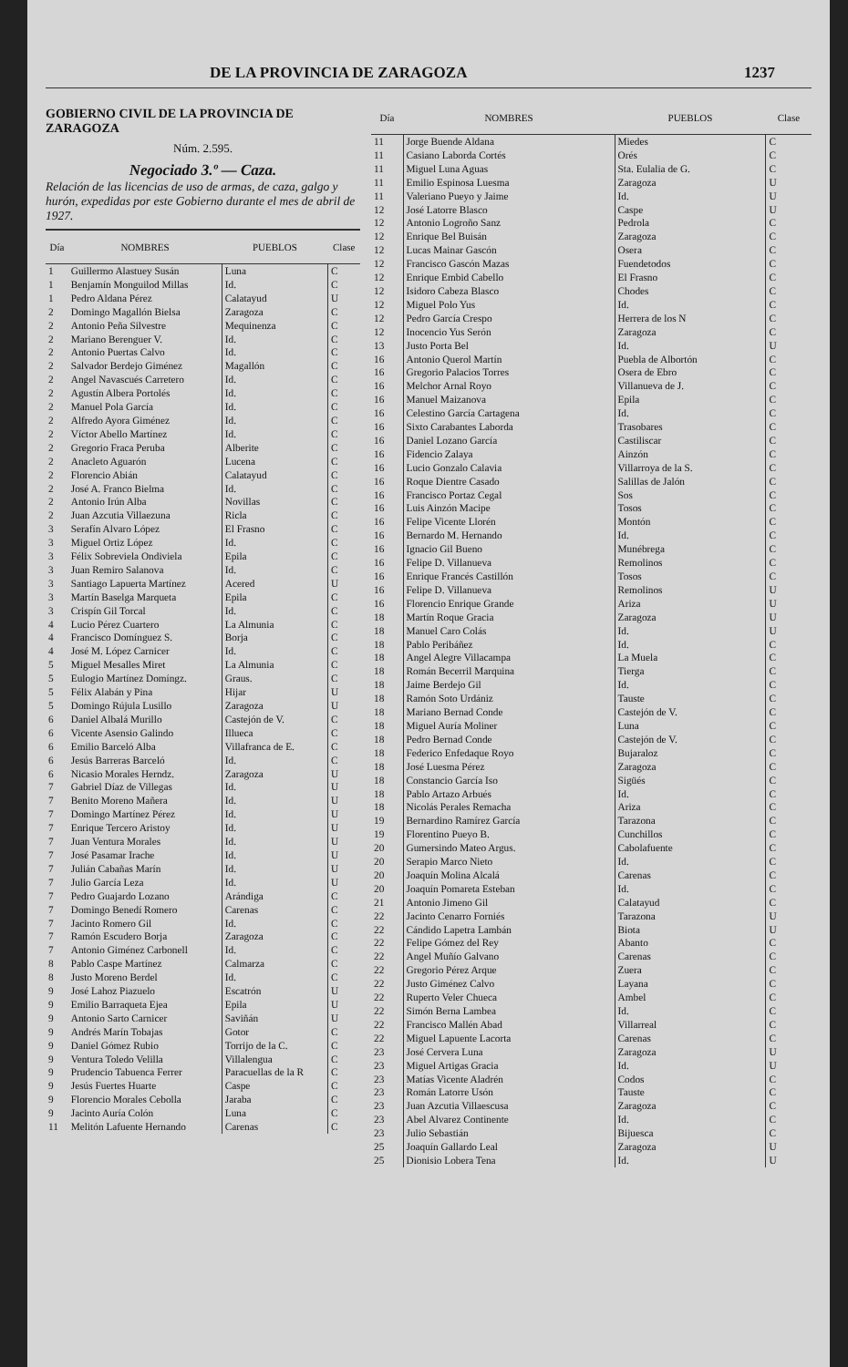DE LA PROVINCIA DE ZARAGOZA 1237
GOBIERNO CIVIL DE LA PROVINCIA DE ZARAGOZA
Núm. 2.595.
Negociado 3.º — Caza.
Relación de las licencias de uso de armas, de caza, galgo y hurón, expedidas por este Gobierno durante el mes de abril de 1927.
| Día | NOMBRES | PUEBLOS | Clase |
| --- | --- | --- | --- |
| 1 | Guillermo Alastuey Susán | Luna | C |
| 1 | Benjamín Monguilod Millas | Id. | C |
| 1 | Pedro Aldana Pérez | Calatayud | U |
| 2 | Domingo Magallón Bielsa | Zaragoza | C |
| 2 | Antonio Peña Silvestre | Mequinenza | C |
| 2 | Mariano Berenguer V. | Id. | C |
| 2 | Antonio Puertas Calvo | Id. | C |
| 2 | Salvador Berdejo Giménez | Magallón | C |
| 2 | Angel Navascués Carretero | Id. | C |
| 2 | Agustín Albera Portolés | Id. | C |
| 2 | Manuel Pola García | Id. | C |
| 2 | Alfredo Ayora Giménez | Id. | C |
| 2 | Víctor Abello Martínez | Id. | C |
| 2 | Gregorio Fraca Peruba | Alberite | C |
| 2 | Anacleto Aguarón | Lucena | C |
| 2 | Florencio Abián | Calatayud | C |
| 2 | José A. Franco Bielma | Id. | C |
| 2 | Antonio Irún Alba | Novillas | C |
| 2 | Juan Azcutia Villaezuna | Ricla | C |
| 3 | Serafín Alvaro López | El Frasno | C |
| 3 | Miguel Ortiz López | Id. | C |
| 3 | Félix Sobreviela Ondiviela | Epila | C |
| 3 | Juan Remiro Salanova | Id. | C |
| 3 | Santiago Lapuerta Martínez | Acered | U |
| 3 | Martín Baselga Marqueta | Epila | C |
| 3 | Crispín Gil Torcal | Id. | C |
| 4 | Lucio Pérez Cuartero | La Almunia | C |
| 4 | Francisco Domínguez S. | Borja | C |
| 4 | José M. López Carnicer | Id. | C |
| 5 | Miguel Mesalles Miret | La Almunia | C |
| 5 | Eulogio Martínez Domíngz. | Graus. | C |
| 5 | Félix Alabán y Pina | Hijar | U |
| 5 | Domingo Rújula Lusillo | Zaragoza | U |
| 6 | Daniel Albalá Murillo | Castejón de V. | C |
| 6 | Vicente Asensio Galindo | Illueca | C |
| 6 | Emilio Barceló Alba | Villafranca de E. | C |
| 6 | Jesús Barreras Barceló | Id. | C |
| 6 | Nicasio Morales Herndz. | Zaragoza | U |
| 7 | Gabriel Díaz de Villegas | Id. | U |
| 7 | Benito Moreno Mañera | Id. | U |
| 7 | Domingo Martínez Pérez | Id. | U |
| 7 | Enrique Tercero Aristoy | Id. | U |
| 7 | Juan Ventura Morales | Id. | U |
| 7 | José Pasamar Irache | Id. | U |
| 7 | Julián Cabañas Marín | Id. | U |
| 7 | Julio García Leza | Id. | U |
| 7 | Pedro Guajardo Lozano | Arándiga | C |
| 7 | Domingo Benedí Romero | Carenas | C |
| 7 | Jacinto Romero Gil | Id. | C |
| 7 | Ramón Escudero Borja | Zaragoza | C |
| 7 | Antonio Giménez Carbonell | Id. | C |
| 8 | Pablo Caspe Martínez | Calmarza | C |
| 8 | Justo Moreno Berdel | Id. | C |
| 9 | José Lahoz Piazuelo | Escatrón | U |
| 9 | Emilio Barraqueta Ejea | Epila | U |
| 9 | Antonio Sarto Carnicer | Saviñán | U |
| 9 | Andrés Marín Tobajas | Gotor | C |
| 9 | Daniel Gómez Rubio | Torrijo de la C. | C |
| 9 | Ventura Toledo Velilla | Villalengua | C |
| 9 | Prudencio Tabuenca Ferrer | Paracuellas de la R | C |
| 9 | Jesús Fuertes Huarte | Caspe | C |
| 9 | Florencio Morales Cebolla | Jaraba | C |
| 9 | Jacinto Auría Colón | Luna | C |
| 11 | Melitón Lafuente Hernando | Carenas | C |
| Día | NOMBRES | PUEBLOS | Clase |
| --- | --- | --- | --- |
| 11 | Jorge Buende Aldana | Miedes | C |
| 11 | Casiano Laborda Cortés | Orés | C |
| 11 | Miguel Luna Aguas | Sta. Eulalia de G. | C |
| 11 | Emilio Espinosa Luesma | Zaragoza | U |
| 11 | Valeriano Pueyo y Jaime | Id. | U |
| 12 | José Latorre Blasco | Caspe | U |
| 12 | Antonio Logroño Sanz | Pedrola | C |
| 12 | Enrique Bel Buisán | Zaragoza | C |
| 12 | Lucas Mainar Gascón | Osera | C |
| 12 | Francisco Gascón Mazas | Fuendetodos | C |
| 12 | Enrique Embid Cabello | El Frasno | C |
| 12 | Isidoro Cabeza Blasco | Chodes | C |
| 12 | Miguel Polo Yus | Id. | C |
| 12 | Pedro García Crespo | Herrera de los N | C |
| 12 | Inocencio Yus Serón | Zaragoza | C |
| 13 | Justo Porta Bel | Id. | U |
| 16 | Antonio Querol Martín | Puebla de Albortón | C |
| 16 | Gregorio Palacios Torres | Osera de Ebro | C |
| 16 | Melchor Arnal Royo | Villanueva de J. | C |
| 16 | Manuel Maizanova | Epila | C |
| 16 | Celestino García Cartagena | Id. | C |
| 16 | Sixto Carabantes Laborda | Trasobares | C |
| 16 | Daniel Lozano García | Castiliscar | C |
| 16 | Fidencio Zalaya | Ainzón | C |
| 16 | Lucio Gonzalo Calavia | Villarroya de la S. | C |
| 16 | Roque Dientre Casado | Salillas de Jalón | C |
| 16 | Francisco Portaz Cegal | Sos | C |
| 16 | Luis Ainzón Macipe | Tosos | C |
| 16 | Felipe Vicente Llorén | Montón | C |
| 16 | Bernardo M. Hernando | Id. | C |
| 16 | Ignacio Gil Bueno | Munébrega | C |
| 16 | Felipe D. Villanueva | Remolinos | C |
| 16 | Enrique Francés Castillón | Tosos | C |
| 16 | Felipe D. Villanueva | Remolinos | U |
| 16 | Florencio Enrique Grande | Ariza | U |
| 18 | Martín Roque Gracia | Zaragoza | U |
| 18 | Manuel Caro Colás | Id. | U |
| 18 | Pablo Peribáñez | Id. | C |
| 18 | Angel Alegre Villacampa | La Muela | C |
| 18 | Román Becerril Marquina | Tierga | C |
| 18 | Jaime Berdejo Gil | Id. | C |
| 18 | Ramón Soto Urdániz | Tauste | C |
| 18 | Mariano Bernad Conde | Castejón de V. | C |
| 18 | Miguel Auría Moliner | Luna | C |
| 18 | Pedro Bernad Conde | Castejón de V. | C |
| 18 | Federico Enfedaque Royo | Bujaraloz | C |
| 18 | José Luesma Pérez | Zaragoza | C |
| 18 | Constancio García Iso | Sigüés | C |
| 18 | Pablo Artazo Arbués | Id. | C |
| 18 | Nicolás Perales Remacha | Ariza | C |
| 19 | Bernardino Ramírez García | Tarazona | C |
| 19 | Florentino Pueyo B. | Cunchillos | C |
| 20 | Gumersindo Mateo Argus. | Cabolafuente | C |
| 20 | Serapio Marco Nieto | Id. | C |
| 20 | Joaquín Molina Alcalá | Carenas | C |
| 20 | Joaquín Pomareta Esteban | Id. | C |
| 21 | Antonio Jimeno Gil | Calatayud | C |
| 22 | Jacinto Cenarro Forniés | Tarazona | U |
| 22 | Cándido Lapetra Lambán | Biota | U |
| 22 | Felipe Gómez del Rey | Abanto | C |
| 22 | Angel Muñío Galvano | Carenas | C |
| 22 | Gregorio Pérez Arque | Zuera | C |
| 22 | Justo Giménez Calvo | Layana | C |
| 22 | Ruperto Veler Chueca | Ambel | C |
| 22 | Simón Berna Lambea | Id. | C |
| 22 | Francisco Mallén Abad | Villarreal | C |
| 22 | Miguel Lapuente Lacorta | Carenas | C |
| 23 | José Cervera Luna | Zaragoza | U |
| 23 | Miguel Artigas Gracia | Id. | U |
| 23 | Matías Vicente Aladrén | Codos | C |
| 23 | Román Latorre Usón | Tauste | C |
| 23 | Juan Azcutia Villaescusa | Zaragoza | C |
| 23 | Abel Alvarez Continente | Id. | C |
| 23 | Julio Sebastián | Bijuesca | C |
| 25 | Joaquín Gallardo Leal | Zaragoza | U |
| 25 | Dionisio Lobera Tena | Id. | U |